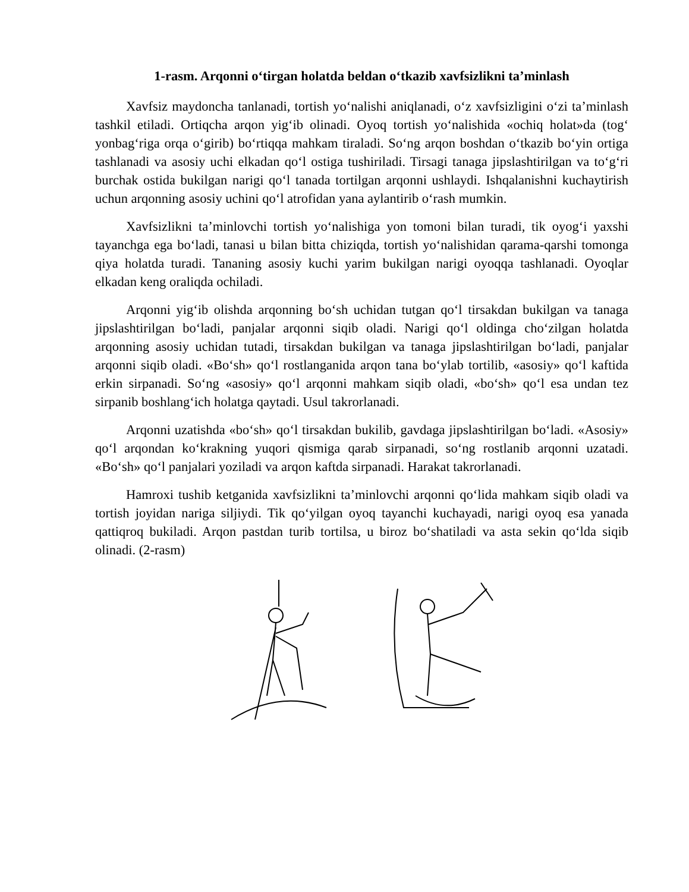1-rasm. Arqonni o‘tirgan holatda beldan o‘tkazib xavfsizlikni ta’minlash
Xavfsiz maydoncha tanlanadi, tortish yo‘nalishi aniqlanadi, o‘z xavfsizligini o‘zi ta’minlash tashkil etiladi. Ortiqcha arqon yig‘ib olinadi. Oyoq tortish yo‘nalishida «ochiq holat»da (tog‘ yonbag‘riga orqa o‘girib) bo‘rtiqqa mahkam tiraladi. So‘ng arqon boshdan o‘tkazib bo‘yin ortiga tashlanadi va asosiy uchi elkadan qo‘l ostiga tushiriladi. Tirsagi tanaga jipslashtirilgan va to‘g‘ri burchak ostida bukilgan narigi qo‘l tanada tortilgan arqonni ushlaydi. Ishqalanishni kuchaytirish uchun arqonning asosiy uchini qo‘l atrofidan yana aylantirib o‘rash mumkin.
Xavfsizlikni ta’minlovchi tortish yo‘nalishiga yon tomoni bilan turadi, tik oyog‘i yaxshi tayanchga ega bo‘ladi, tanasi u bilan bitta chiziqda, tortish yo‘nalishidan qarama-qarshi tomonga qiya holatda turadi. Tananing asosiy kuchi yarim bukilgan narigi oyoqqa tashlanadi. Oyoqlar elkadan keng oraliqda ochiladi.
Arqonni yig‘ib olishda arqonning bo‘sh uchidan tutgan qo‘l tirsakdan bukilgan va tanaga jipslashtirilgan bo‘ladi, panjalar arqonni siqib oladi. Narigi qo‘l oldinga cho‘zilgan holatda arqonning asosiy uchidan tutadi, tirsakdan bukilgan va tanaga jipslashtirilgan bo‘ladi, panjalar arqonni siqib oladi. «Bo‘sh» qo‘l rostlanganida arqon tana bo‘ylab tortilib, «asosiy» qo‘l kaftida erkin sirpanadi. So‘ng «asosiy» qo‘l arqonni mahkam siqib oladi, «bo‘sh» qo‘l esa undan tez sirpanib boshlang‘ich holatga qaytadi. Usul takrorlanadi.
Arqonni uzatishda «bo‘sh» qo‘l tirsakdan bukilib, gavdaga jipslashtirilgan bo‘ladi. «Asosiy» qo‘l arqondan ko‘krakning yuqori qismiga qarab sirpanadi, so‘ng rostlanib arqonni uzatadi. «Bo‘sh» qo‘l panjalari yoziladi va arqon kaftda sirpanadi. Harakat takrorlanadi.
Hamroxi tushib ketganida xavfsizlikni ta’minlovchi arqonni qo‘lida mahkam siqib oladi va tortish joyidan nariga siljiydi. Tik qo‘yilgan oyoq tayanchi kuchayadi, narigi oyoq esa yanada qattiqroq bukiladi. Arqon pastdan turib tortilsa, u biroz bo‘shatiladi va asta sekin qo‘lda siqib olinadi. (2-rasm)